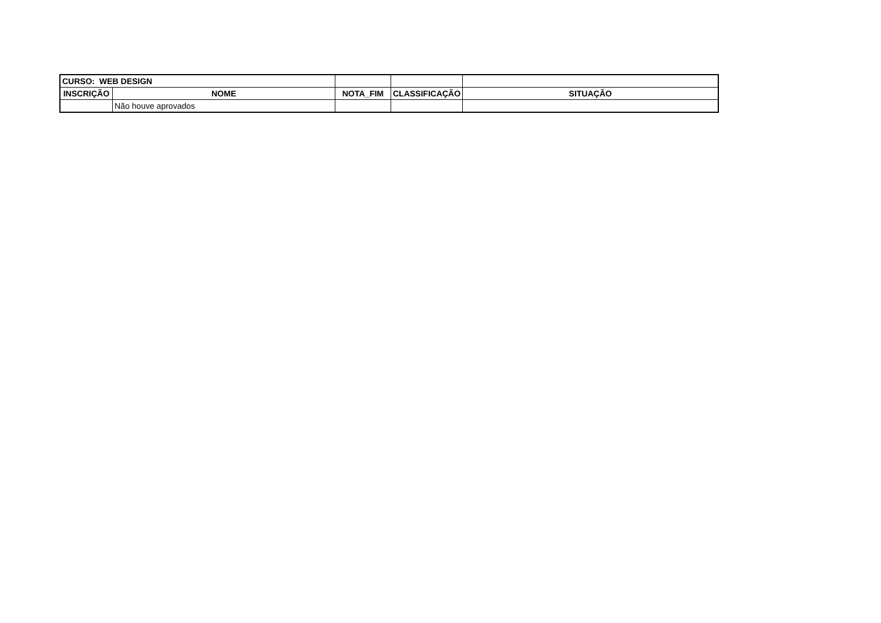| CURSO: WEB DESIGN | | | | |
| INSCRIÇÃO | NOME | NOTA_FIM | CLASSIFICAÇÃO | SITUAÇÃO |
| | Não houve aprovados | | | |